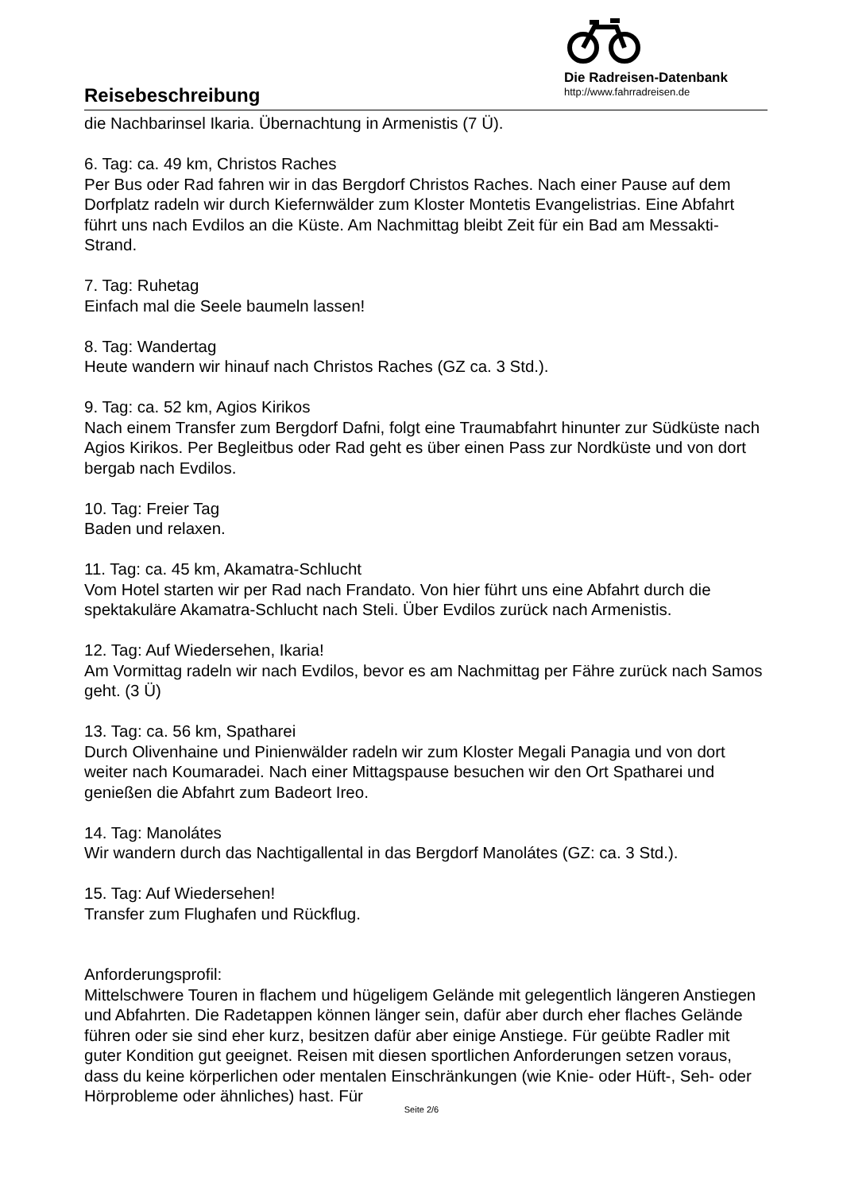Reisebeschreibung
Die Radreisen-Datenbank
http://www.fahrradreisen.de
die Nachbarinsel Ikaria. Übernachtung in Armenistis (7 Ü).
6. Tag: ca. 49 km, Christos Raches
Per Bus oder Rad fahren wir in das Bergdorf Christos Raches. Nach einer Pause auf dem Dorfplatz radeln wir durch Kiefernwälder zum Kloster Montetis Evangelistrias. Eine Abfahrt führt uns nach Evdilos an die Küste. Am Nachmittag bleibt Zeit für ein Bad am Messakti-Strand.
7. Tag: Ruhetag
Einfach mal die Seele baumeln lassen!
8. Tag: Wandertag
Heute wandern wir hinauf nach Christos Raches (GZ ca. 3 Std.).
9. Tag: ca. 52 km, Agios Kirikos
Nach einem Transfer zum Bergdorf Dafni, folgt eine Traumabfahrt hinunter zur Südküste nach Agios Kirikos. Per Begleitbus oder Rad geht es über einen Pass zur Nordküste und von dort bergab nach Evdilos.
10. Tag: Freier Tag
Baden und relaxen.
11. Tag: ca. 45 km, Akamatra-Schlucht
Vom Hotel starten wir per Rad nach Frandato. Von hier führt uns eine Abfahrt durch die spektakuläre Akamatra-Schlucht nach Steli. Über Evdilos zurück nach Armenistis.
12. Tag: Auf Wiedersehen, Ikaria!
Am Vormittag radeln wir nach Evdilos, bevor es am Nachmittag per Fähre zurück nach Samos geht. (3 Ü)
13. Tag: ca. 56 km, Spatharei
Durch Olivenhaine und Pinienwälder radeln wir zum Kloster Megali Panagia und von dort weiter nach Koumaradei. Nach einer Mittagspause besuchen wir den Ort Spatharei und genießen die Abfahrt zum Badeort Ireo.
14. Tag: Manolátes
Wir wandern durch das Nachtigallental in das Bergdorf Manolátes (GZ: ca. 3 Std.).
15. Tag: Auf Wiedersehen!
Transfer zum Flughafen und Rückflug.
Anforderungsprofil:
Mittelschwere Touren in flachem und hügeligem Gelände mit gelegentlich längeren Anstiegen und Abfahrten. Die Radetappen können länger sein, dafür aber durch eher flaches Gelände führen oder sie sind eher kurz, besitzen dafür aber einige Anstiege. Für geübte Radler mit guter Kondition gut geeignet. Reisen mit diesen sportlichen Anforderungen setzen voraus, dass du keine körperlichen oder mentalen Einschränkungen (wie Knie- oder Hüft-, Seh- oder Hörprobleme oder ähnliches) hast. Für
Seite 2/6